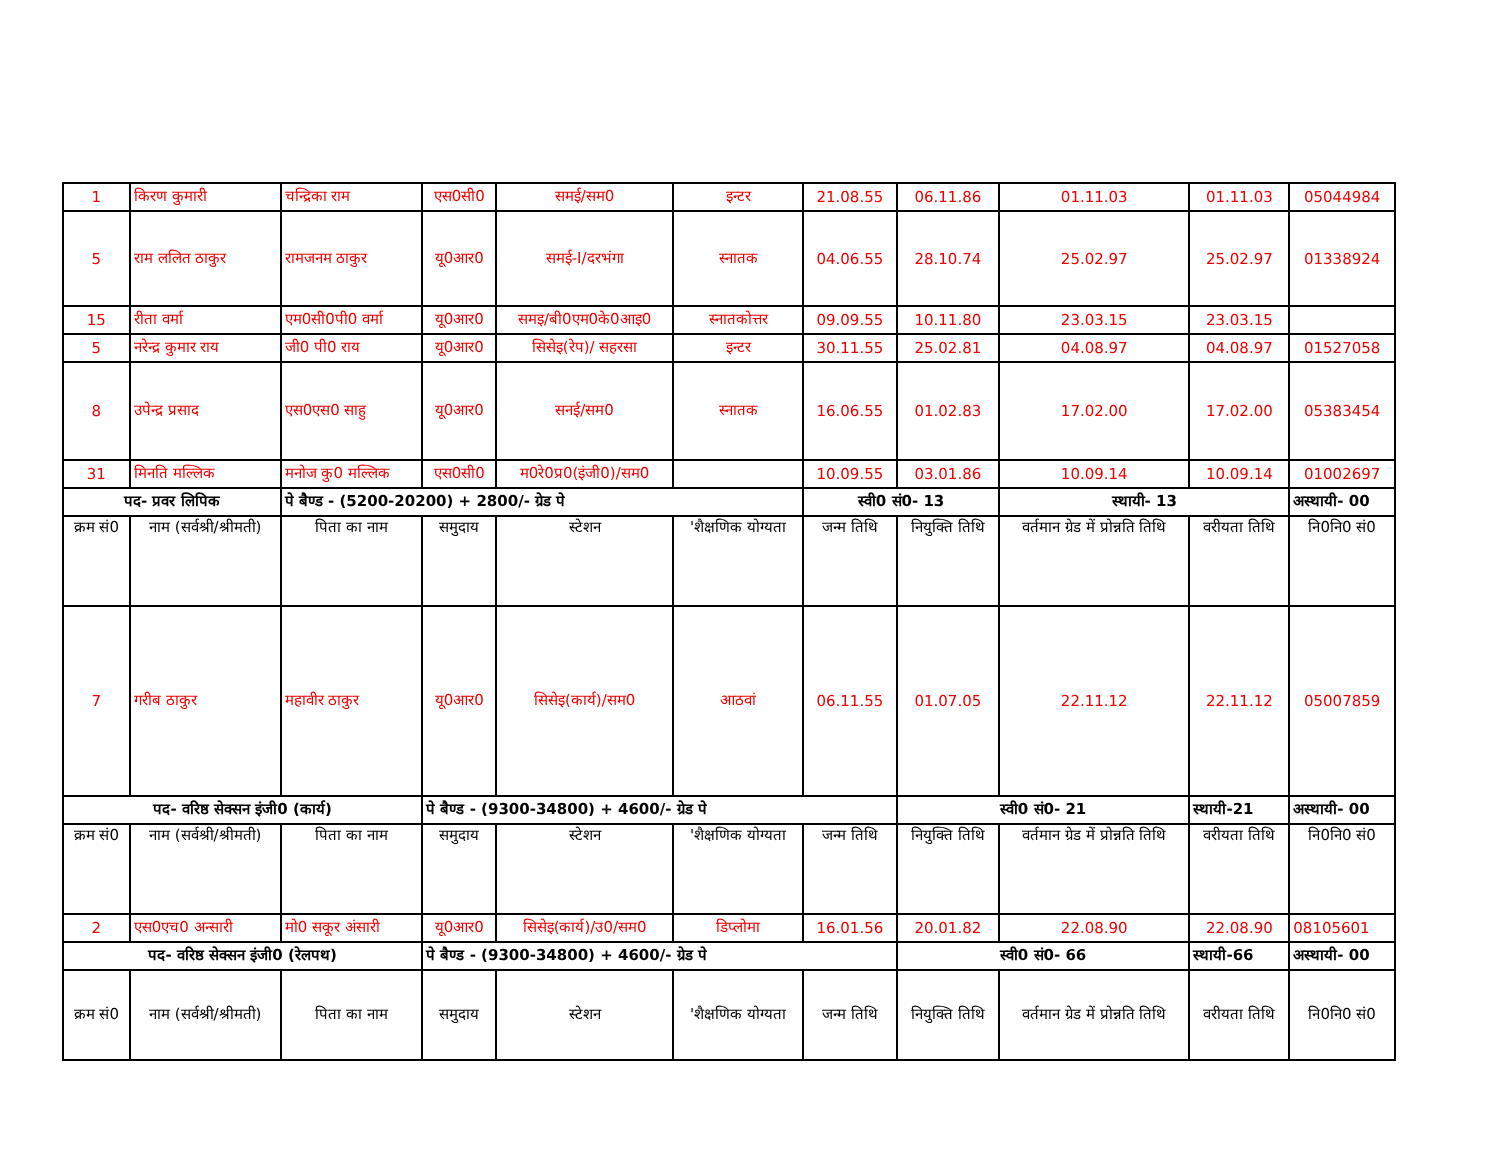| 1 | किरण कुमारी | चन्द्रिका राम | एस0सी0 | समई/सम0 | इन्टर | 21.08.55 | 06.11.86 | 01.11.03 | 01.11.03 | 05044984 |
| 5 | राम ललित ठाकुर | रामजनम ठाकुर | यू0आर0 | समई-I/दरभंगा | स्नातक | 04.06.55 | 28.10.74 | 25.02.97 | 25.02.97 | 01338924 |
| 15 | रीता वर्मा | एम0सी0पी0 वर्मा | यू0आर0 | समइ/बी0एम0के0आइ0 | स्नातकोत्तर | 09.09.55 | 10.11.80 | 23.03.15 | 23.03.15 | |
| 5 | नरेन्द्र कुमार राय | जी0 पी0 राय | यू0आर0 | सिसेइ(रेप)/ सहरसा | इन्टर | 30.11.55 | 25.02.81 | 04.08.97 | 04.08.97 | 01527058 |
| 8 | उपेन्द्र प्रसाद | एस0एस0 साहु | यू0आर0 | सनई/सम0 | स्नातक | 16.06.55 | 01.02.83 | 17.02.00 | 17.02.00 | 05383454 |
| 31 | मिनति मल्लिक | मनोज कु0 मल्लिक | एस0सी0 | म0रे0प्र0(इंजी0)/सम0 | | 10.09.55 | 03.01.86 | 10.09.14 | 10.09.14 | 01002697 |
| पद- प्रवर लिपिक | | पे बैण्ड - (5200-20200) + 2800/- ग्रेड पे | | | | स्वी0 सं0- 13 | | स्थायी- 13 | | अस्थायी- 00 |
| क्रम सं0 | नाम (सर्वश्री/श्रीमती) | पिता का नाम | समुदाय | स्टेशन | 'शैक्षणिक योग्यता | जन्म तिथि | नियुक्ति तिथि | वर्तमान ग्रेड में प्रोन्नति तिथि | वरीयता तिथि | नि0नि0 सं0 |
| 7 | गरीब ठाकुर | महावीर ठाकुर | यू0आर0 | सिसेइ(कार्य)/सम0 | आठवां | 06.11.55 | 01.07.05 | 22.11.12 | 22.11.12 | 05007859 |
| पद- वरिष्ठ सेक्सन इंजी0 (कार्य) | | | पे बैण्ड - (9300-34800) + 4600/- ग्रेड पे | | | | स्वी0 सं0- 21 | | स्थायी-21 | अस्थायी- 00 |
| क्रम सं0 | नाम (सर्वश्री/श्रीमती) | पिता का नाम | समुदाय | स्टेशन | 'शैक्षणिक योग्यता | जन्म तिथि | नियुक्ति तिथि | वर्तमान ग्रेड में प्रोन्नति तिथि | वरीयता तिथि | नि0नि0 सं0 |
| 2 | एस0एच0 अन्सारी | मो0 सकूर अंसारी | यू0आर0 | सिसेइ(कार्य)/उ0/सम0 | डिप्लोमा | 16.01.56 | 20.01.82 | 22.08.90 | 22.08.90 | 08105601 |
| पद- वरिष्ठ सेक्सन इंजी0 (रेलपथ) | | | पे बैण्ड - (9300-34800) + 4600/- ग्रेड पे | | | | स्वी0 सं0- 66 | | स्थायी-66 | अस्थायी- 00 |
| क्रम सं0 | नाम (सर्वश्री/श्रीमती) | पिता का नाम | समुदाय | स्टेशन | 'शैक्षणिक योग्यता | जन्म तिथि | नियुक्ति तिथि | वर्तमान ग्रेड में प्रोन्नति तिथि | वरीयता तिथि | नि0नि0 सं0 |